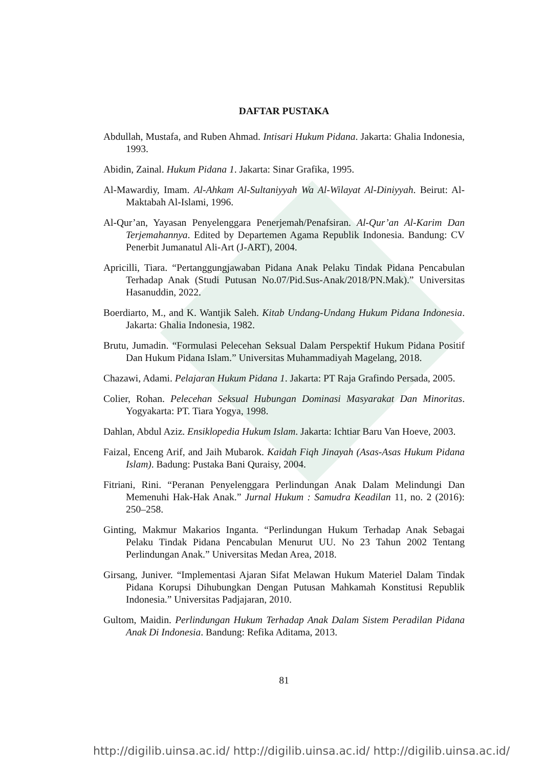DAFTAR PUSTAKA
Abdullah, Mustafa, and Ruben Ahmad. Intisari Hukum Pidana. Jakarta: Ghalia Indonesia, 1993.
Abidin, Zainal. Hukum Pidana 1. Jakarta: Sinar Grafika, 1995.
Al-Mawardiy, Imam. Al-Ahkam Al-Sultaniyyah Wa Al-Wilayat Al-Diniyyah. Beirut: Al-Maktabah Al-Islami, 1996.
Al-Qur’an, Yayasan Penyelenggara Penerjemah/Penafsiran. Al-Qur’an Al-Karim Dan Terjemahannya. Edited by Departemen Agama Republik Indonesia. Bandung: CV Penerbit Jumanatul Ali-Art (J-ART), 2004.
Apricilli, Tiara. “Pertanggungjawaban Pidana Anak Pelaku Tindak Pidana Pencabulan Terhadap Anak (Studi Putusan No.07/Pid.Sus-Anak/2018/PN.Mak).” Universitas Hasanuddin, 2022.
Boerdiarto, M., and K. Wantjik Saleh. Kitab Undang-Undang Hukum Pidana Indonesia. Jakarta: Ghalia Indonesia, 1982.
Brutu, Jumadin. “Formulasi Pelecehan Seksual Dalam Perspektif Hukum Pidana Positif Dan Hukum Pidana Islam.” Universitas Muhammadiyah Magelang, 2018.
Chazawi, Adami. Pelajaran Hukum Pidana 1. Jakarta: PT Raja Grafindo Persada, 2005.
Colier, Rohan. Pelecehan Seksual Hubungan Dominasi Masyarakat Dan Minoritas. Yogyakarta: PT. Tiara Yogya, 1998.
Dahlan, Abdul Aziz. Ensiklopedia Hukum Islam. Jakarta: Ichtiar Baru Van Hoeve, 2003.
Faizal, Enceng Arif, and Jaih Mubarok. Kaidah Fiqh Jinayah (Asas-Asas Hukum Pidana Islam). Badung: Pustaka Bani Quraisy, 2004.
Fitriani, Rini. “Peranan Penyelenggara Perlindungan Anak Dalam Melindungi Dan Memenuhi Hak-Hak Anak.” Jurnal Hukum : Samudra Keadilan 11, no. 2 (2016): 250–258.
Ginting, Makmur Makarios Inganta. “Perlindungan Hukum Terhadap Anak Sebagai Pelaku Tindak Pidana Pencabulan Menurut UU. No 23 Tahun 2002 Tentang Perlindungan Anak.” Universitas Medan Area, 2018.
Girsang, Juniver. “Implementasi Ajaran Sifat Melawan Hukum Materiel Dalam Tindak Pidana Korupsi Dihubungkan Dengan Putusan Mahkamah Konstitusi Republik Indonesia.” Universitas Padjajaran, 2010.
Gultom, Maidin. Perlindungan Hukum Terhadap Anak Dalam Sistem Peradilan Pidana Anak Di Indonesia. Bandung: Refika Aditama, 2013.
81
http://digilib.uinsa.ac.id/ http://digilib.uinsa.ac.id/ http://digilib.uinsa.ac.id/